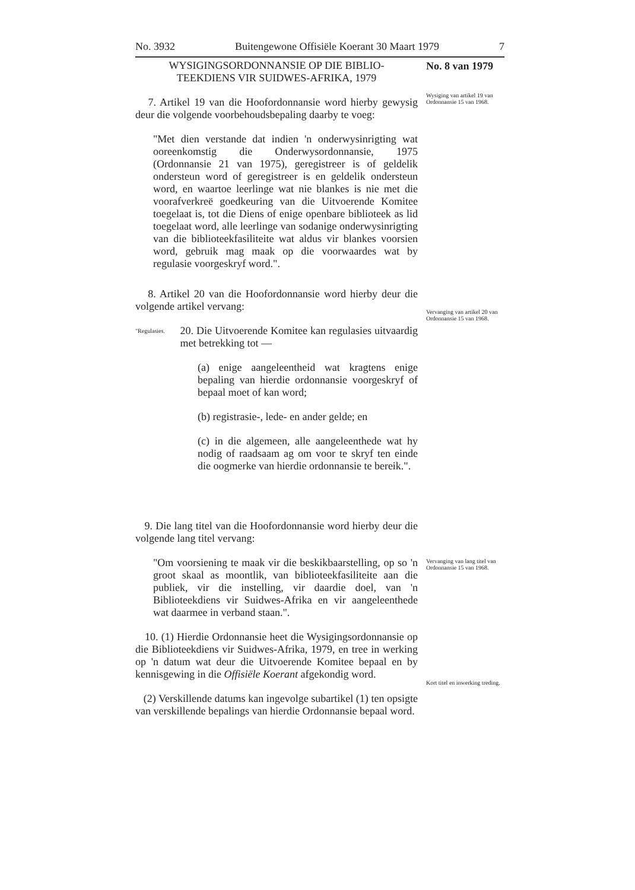No. 3932 Buitengewone Offisiële Koerant 30 Maart 1979 7
No. 8 van 1979
Wysiging van artikel 19 van Ordonnansie 15 van 1968.
Vervanging van artikel 20 van Ordonnansie 15 van 1968.
Vervanging van lang titel van Ordonnansie 15 van 1968.
Kort titel en inwerking treding.
WYSIGINGSORDONNANSIE OP DIE BIBLIO-
TEEKDIENS VIR SUIDWES-AFRIKA, 1979
7. Artikel 19 van die Hoofordonnansie word hierby gewysig deur die volgende voorbehoudsbepaling daarby te voeg:
"Met dien verstande dat indien 'n onderwysinrigting wat ooreenkomstig die Onderwysordonnansie, 1975 (Ordonnansie 21 van 1975), geregistreer is of geldelik ondersteun word of geregistreer is en geldelik ondersteun word, en waartoe leerlinge wat nie blankes is nie met die voorafverkreë goedkeuring van die Uitvoerende Komitee toegelaat is, tot die Diens of enige openbare biblioteek as lid toegelaat word, alle leerlinge van sodanige onderwysinrigting van die biblioteekfasiliteite wat aldus vir blankes voorsien word, gebruik mag maak op die voorwaardes wat by regulasie voorgeskryf word.".
8. Artikel 20 van die Hoofordonnansie word hierby deur die volgende artikel vervang:
"Regulasies. 20. Die Uitvoerende Komitee kan regulasies uitvaardig met betrekking tot —
(a) enige aangeleentheid wat kragtens enige bepaling van hierdie ordonnansie voorgeskryf of bepaal moet of kan word;
(b) registrasie-, lede- en ander gelde; en
(c) in die algemeen, alle aangeleenthede wat hy nodig of raadsaam ag om voor te skryf ten einde die oogmerke van hierdie ordonnansie te bereik.".
9. Die lang titel van die Hoofordonnansie word hierby deur die volgende lang titel vervang:
"Om voorsiening te maak vir die beskikbaarstelling, op so 'n groot skaal as moontlik, van biblioteekfasiliteite aan die publiek, vir die instelling, vir daardie doel, van 'n Biblioteekdiens vir Suidwes-Afrika en vir aangeleenthede wat daarmee in verband staan.".
10. (1) Hierdie Ordonnansie heet die Wysigingsordonnansie op die Biblioteekdiens vir Suidwes-Afrika, 1979, en tree in werking op 'n datum wat deur die Uitvoerende Komitee bepaal en by kennisgewing in die Offisiële Koerant afgekondig word.
(2) Verskillende datums kan ingevolge subartikel (1) ten opsigte van verskillende bepalings van hierdie Ordonnansie bepaal word.